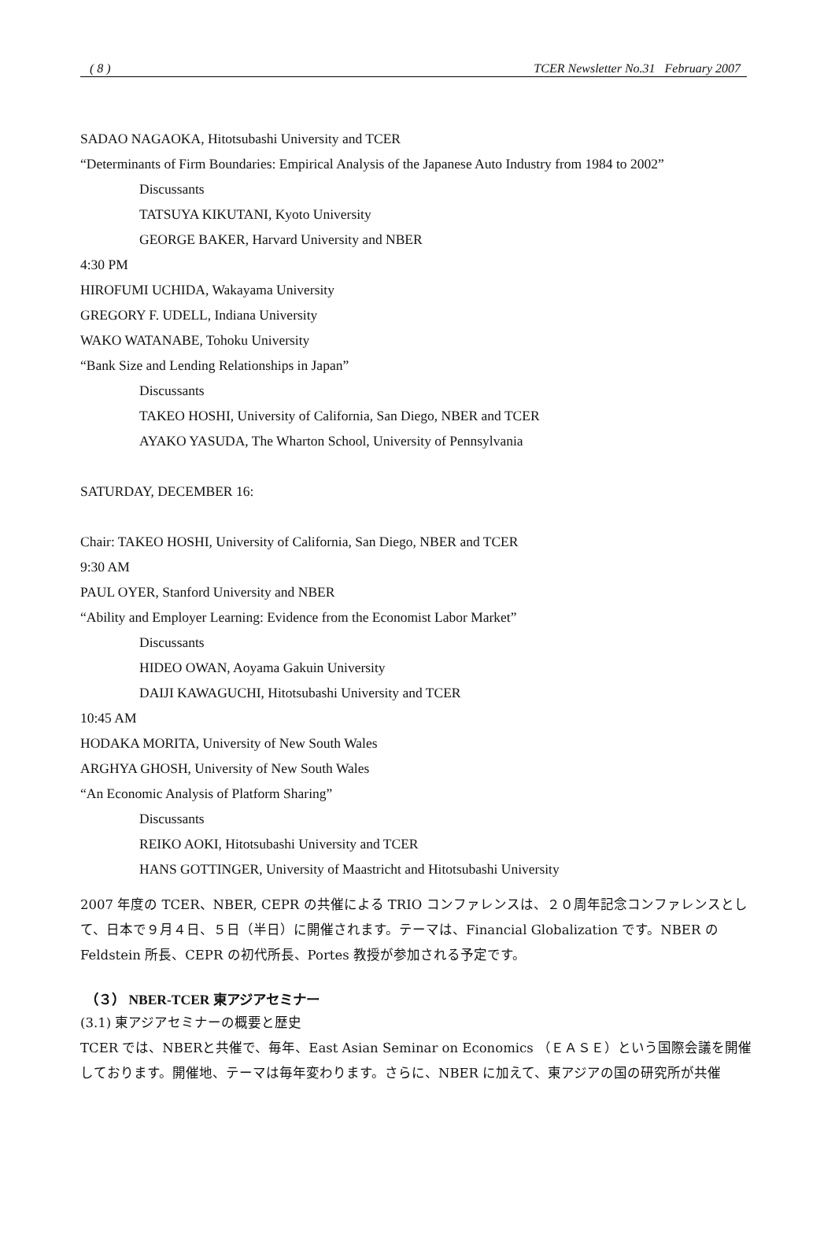( 8 ) TCER Newsletter No.31 February 2007
SADAO NAGAOKA, Hitotsubashi University and TCER
“Determinants of Firm Boundaries: Empirical Analysis of the Japanese Auto Industry from 1984 to 2002”
Discussants
TATSUYA KIKUTANI, Kyoto University
GEORGE BAKER, Harvard University and NBER
4:30 PM
HIROFUMI UCHIDA, Wakayama University
GREGORY F. UDELL, Indiana University
WAKO WATANABE, Tohoku University
“Bank Size and Lending Relationships in Japan”
Discussants
TAKEO HOSHI, University of California, San Diego, NBER and TCER
AYAKO YASUDA, The Wharton School, University of Pennsylvania
SATURDAY, DECEMBER 16:
Chair: TAKEO HOSHI, University of California, San Diego, NBER and TCER
9:30 AM
PAUL OYER, Stanford University and NBER
“Ability and Employer Learning: Evidence from the Economist Labor Market”
Discussants
HIDEO OWAN, Aoyama Gakuin University
DAIJI KAWAGUCHI, Hitotsubashi University and TCER
10:45 AM
HODAKA MORITA, University of New South Wales
ARGHYA GHOSH, University of New South Wales
“An Economic Analysis of Platform Sharing”
Discussants
REIKO AOKI, Hitotsubashi University and TCER
HANS GOTTINGER, University of Maastricht and Hitotsubashi University
2007 年度の TCER、NBER, CEPR の共催による TRIO コンファレンスは、２０周年記念コンファレンスとして、日本で９月４日、５日（半日）に開催されます。テーマは、Financial Globalization です。NBER の Feldstein 所長、CEPR の初代所長、Portes 教授が参加される予定です。
（３） NBER-TCER 東アジアセミナー
(3.1) 東アジアセミナーの概要と歴史
TCER では、NBERと共催で、毎年、East Asian Seminar on Economics （ＥＡＳＥ）という国際会議を開催しております。開催地、テーマは毎年変わります。さらに、NBER に加えて、東アジアの国の研究所が共催